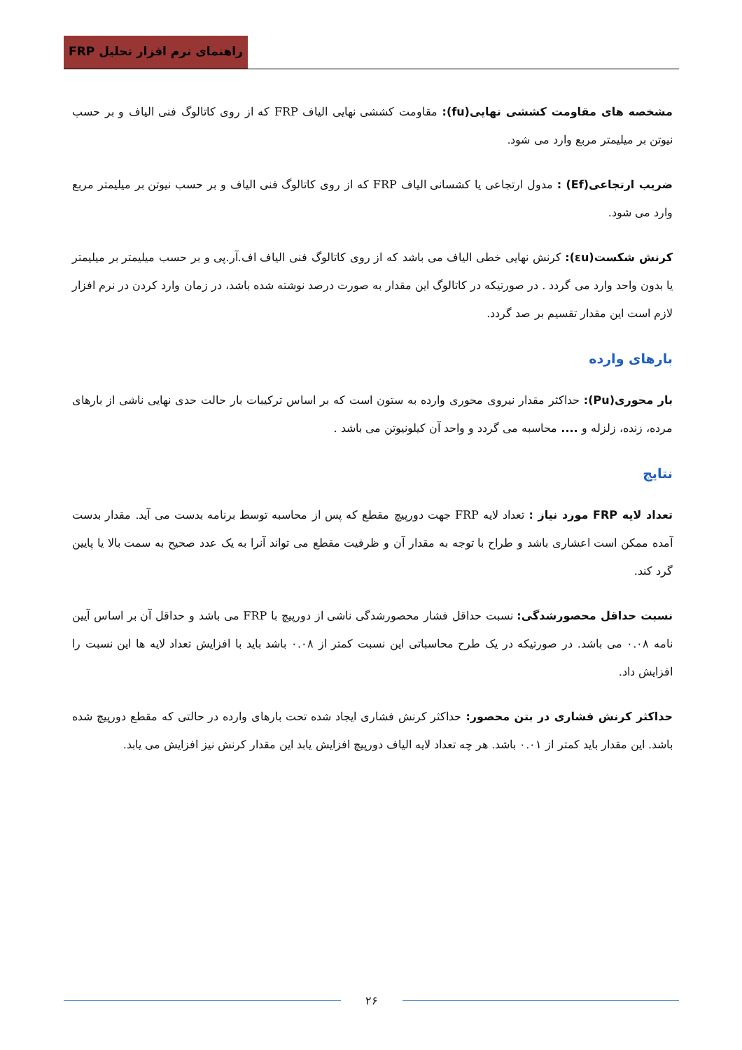راهنمای نرم افزار تحلیل FRP
مشخصه های مقاومت کششی نهایی(fu): مقاومت کششی نهایی الیاف FRP که از روی کاتالوگ فنی الیاف و بر حسب نیوتن بر میلیمتر مربع وارد می شود.
ضریب ارتجاعی(Ef) : مدول ارتجاعی یا کشسانی الیاف FRP که از روی کاتالوگ فنی الیاف و بر حسب نیوتن بر میلیمتر مربع وارد می شود.
کرنش شکست(εu): کرنش نهایی خطی الیاف می باشد که از روی کاتالوگ فنی الیاف اف.آر.پی و بر حسب میلیمتر بر میلیمتر یا بدون واحد وارد می گردد . در صورتیکه در کاتالوگ این مقدار به صورت درصد نوشته شده باشد، در زمان وارد کردن در نرم افزار لازم است این مقدار تقسیم بر صد گردد.
بارهای وارده
بار محوری(Pu): حداکثر مقدار نیروی محوری وارده به ستون است که بر اساس ترکیبات بار حالت حدی نهایی ناشی از بارهای مرده، زنده، زلزله و .... محاسبه می گردد و واحد آن کیلونیوتن می باشد .
نتایج
تعداد لایه FRP مورد نیاز : تعداد لایه FRP جهت دورپیچ مقطع که پس از محاسبه توسط برنامه بدست می آید. مقدار بدست آمده ممکن است اعشاری باشد و طراح با توجه به مقدار آن و ظرفیت مقطع می تواند آنرا به یک عدد صحیح به سمت بالا یا پایین گرد کند.
نسبت حداقل محصورشدگی: نسبت حداقل فشار محصورشدگی ناشی از دورپیچ با FRP می باشد و حداقل آن بر اساس آیین نامه ۰.۰۸ می باشد. در صورتیکه در یک طرح محاسباتی این نسبت کمتر از ۰.۰۸ باشد باید با افزایش تعداد لایه ها این نسبت را افزایش داد.
حداکثر کرنش فشاری در بتن محصور: حداکثر کرنش فشاری ایجاد شده تحت بارهای وارده در حالتی که مقطع دورپیچ شده باشد. این مقدار باید کمتر از ۰.۰۱ باشد. هر چه تعداد لایه الیاف دورپیچ افزایش یابد این مقدار کرنش نیز افزایش می یابد.
۲۶